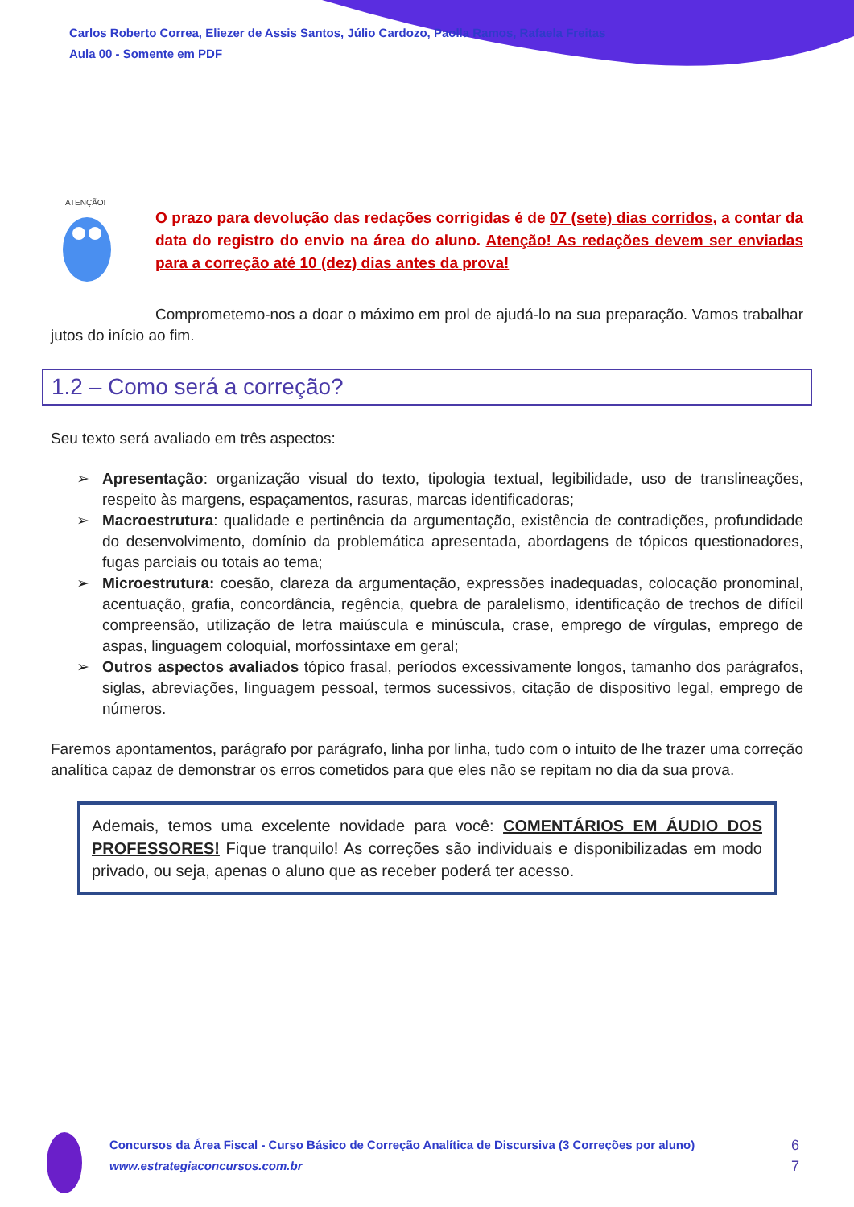Carlos Roberto Correa, Eliezer de Assis Santos, Júlio Cardozo, Paolla Ramos, Rafaela Freitas
Aula 00 - Somente em PDF
ATENÇÃO!
O prazo para devolução das redações corrigidas é de 07 (sete) dias corridos, a contar da data do registro do envio na área do aluno. Atenção! As redações devem ser enviadas para a correção até 10 (dez) dias antes da prova!
Comprometemo-nos a doar o máximo em prol de ajudá-lo na sua preparação. Vamos trabalhar jutos do início ao fim.
1.2 – Como será a correção?
Seu texto será avaliado em três aspectos:
➢ Apresentação: organização visual do texto, tipologia textual, legibilidade, uso de translineações, respeito às margens, espaçamentos, rasuras, marcas identificadoras;
➢ Macroestrutura: qualidade e pertinência da argumentação, existência de contradições, profundidade do desenvolvimento, domínio da problemática apresentada, abordagens de tópicos questionadores, fugas parciais ou totais ao tema;
➢ Microestrutura: coesão, clareza da argumentação, expressões inadequadas, colocação pronominal, acentuação, grafia, concordância, regência, quebra de paralelismo, identificação de trechos de difícil compreensão, utilização de letra maiúscula e minúscula, crase, emprego de vírgulas, emprego de aspas, linguagem coloquial, morfossintaxe em geral;
➢ Outros aspectos avaliados tópico frasal, períodos excessivamente longos, tamanho dos parágrafos, siglas, abreviações, linguagem pessoal, termos sucessivos, citação de dispositivo legal, emprego de números.
Faremos apontamentos, parágrafo por parágrafo, linha por linha, tudo com o intuito de lhe trazer uma correção analítica capaz de demonstrar os erros cometidos para que eles não se repitam no dia da sua prova.
Ademais, temos uma excelente novidade para você: COMENTÁRIOS EM ÁUDIO DOS PROFESSORES! Fique tranquilo! As correções são individuais e disponibilizadas em modo privado, ou seja, apenas o aluno que as receber poderá ter acesso.
Concursos da Área Fiscal - Curso Básico de Correção Analítica de Discursiva (3 Correções por aluno)
www.estrategiaconcursos.com.br
6
7